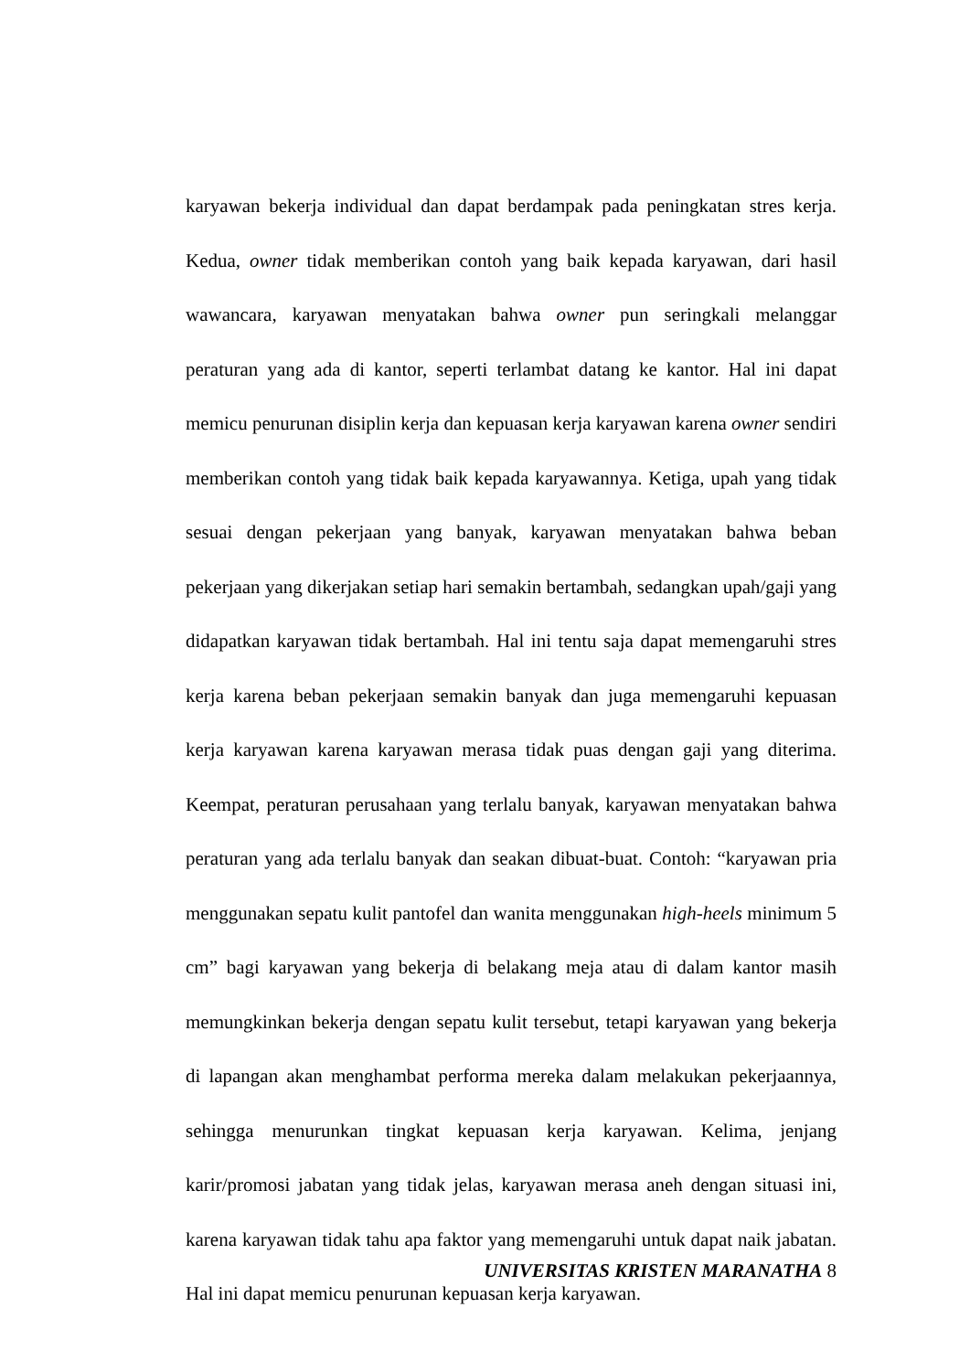karyawan bekerja individual dan dapat berdampak pada peningkatan stres kerja. Kedua, owner tidak memberikan contoh yang baik kepada karyawan, dari hasil wawancara, karyawan menyatakan bahwa owner pun seringkali melanggar peraturan yang ada di kantor, seperti terlambat datang ke kantor. Hal ini dapat memicu penurunan disiplin kerja dan kepuasan kerja karyawan karena owner sendiri memberikan contoh yang tidak baik kepada karyawannya. Ketiga, upah yang tidak sesuai dengan pekerjaan yang banyak, karyawan menyatakan bahwa beban pekerjaan yang dikerjakan setiap hari semakin bertambah, sedangkan upah/gaji yang didapatkan karyawan tidak bertambah. Hal ini tentu saja dapat memengaruhi stres kerja karena beban pekerjaan semakin banyak dan juga memengaruhi kepuasan kerja karyawan karena karyawan merasa tidak puas dengan gaji yang diterima. Keempat, peraturan perusahaan yang terlalu banyak, karyawan menyatakan bahwa peraturan yang ada terlalu banyak dan seakan dibuat-buat. Contoh: “karyawan pria menggunakan sepatu kulit pantofel dan wanita menggunakan high-heels minimum 5 cm” bagi karyawan yang bekerja di belakang meja atau di dalam kantor masih memungkinkan bekerja dengan sepatu kulit tersebut, tetapi karyawan yang bekerja di lapangan akan menghambat performa mereka dalam melakukan pekerjaannya, sehingga menurunkan tingkat kepuasan kerja karyawan. Kelima, jenjang karir/promosi jabatan yang tidak jelas, karyawan merasa aneh dengan situasi ini, karena karyawan tidak tahu apa faktor yang memengaruhi untuk dapat naik jabatan. Hal ini dapat memicu penurunan kepuasan kerja karyawan.
UNIVERSITAS KRISTEN MARANATHA 8